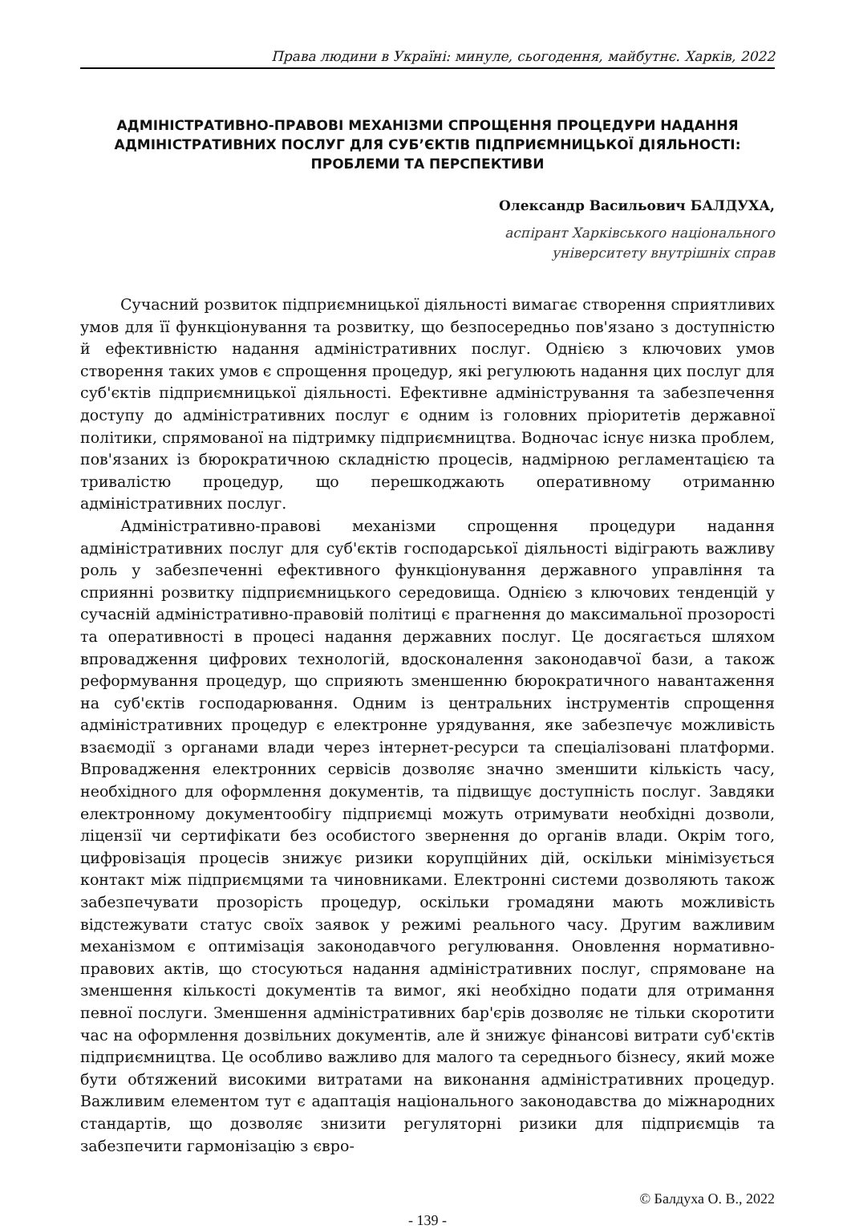Права людини в Україні: минуле, сьогодення, майбутнє. Харків, 2022
АДМІНІСТРАТИВНО-ПРАВОВІ МЕХАНІЗМИ СПРОЩЕННЯ ПРОЦЕДУРИ НАДАННЯ АДМІНІСТРАТИВНИХ ПОСЛУГ ДЛЯ СУБ’ЄКТІВ ПІДПРИЄМНИЦЬКОЇ ДІЯЛЬНОСТІ: ПРОБЛЕМИ ТА ПЕРСПЕКТИВИ
Олександр Васильович БАЛДУХА,
аспірант Харківського національного
університету внутрішніх справ
Сучасний розвиток підприємницької діяльності вимагає створення сприятливих умов для її функціонування та розвитку, що безпосередньо пов'язано з доступністю й ефективністю надання адміністративних послуг. Однією з ключових умов створення таких умов є спрощення процедур, які регулюють надання цих послуг для суб'єктів підприємницької діяльності. Ефективне адміністрування та забезпечення доступу до адміністративних послуг є одним із головних пріоритетів державної політики, спрямованої на підтримку підприємництва. Водночас існує низка проблем, пов'язаних із бюрократичною складністю процесів, надмірною регламентацією та тривалістю процедур, що перешкоджають оперативному отриманню адміністративних послуг.
Адміністративно-правові механізми спрощення процедури надання адміністративних послуг для суб'єктів господарської діяльності відіграють важливу роль у забезпеченні ефективного функціонування державного управління та сприянні розвитку підприємницького середовища. Однією з ключових тенденцій у сучасній адміністративно-правовій політиці є прагнення до максимальної прозорості та оперативності в процесі надання державних послуг. Це досягається шляхом впровадження цифрових технологій, вдосконалення законодавчої бази, а також реформування процедур, що сприяють зменшенню бюрократичного навантаження на суб'єктів господарювання. Одним із центральних інструментів спрощення адміністративних процедур є електронне урядування, яке забезпечує можливість взаємодії з органами влади через інтернет-ресурси та спеціалізовані платформи. Впровадження електронних сервісів дозволяє значно зменшити кількість часу, необхідного для оформлення документів, та підвищує доступність послуг. Завдяки електронному документообігу підприємці можуть отримувати необхідні дозволи, ліцензії чи сертифікати без особистого звернення до органів влади. Окрім того, цифровізація процесів знижує ризики корупційних дій, оскільки мінімізується контакт між підприємцями та чиновниками. Електронні системи дозволяють також забезпечувати прозорість процедур, оскільки громадяни мають можливість відстежувати статус своїх заявок у режимі реального часу. Другим важливим механізмом є оптимізація законодавчого регулювання. Оновлення нормативно-правових актів, що стосуються надання адміністративних послуг, спрямоване на зменшення кількості документів та вимог, які необхідно подати для отримання певної послуги. Зменшення адміністративних бар'єрів дозволяє не тільки скоротити час на оформлення дозвільних документів, але й знижує фінансові витрати суб'єктів підприємництва. Це особливо важливо для малого та середнього бізнесу, який може бути обтяжений високими витратами на виконання адміністративних процедур. Важливим елементом тут є адаптація національного законодавства до міжнародних стандартів, що дозволяє знизити регуляторні ризики для підприємців та забезпечити гармонізацію з євро-
© Балдуха О. В., 2022
- 139 -